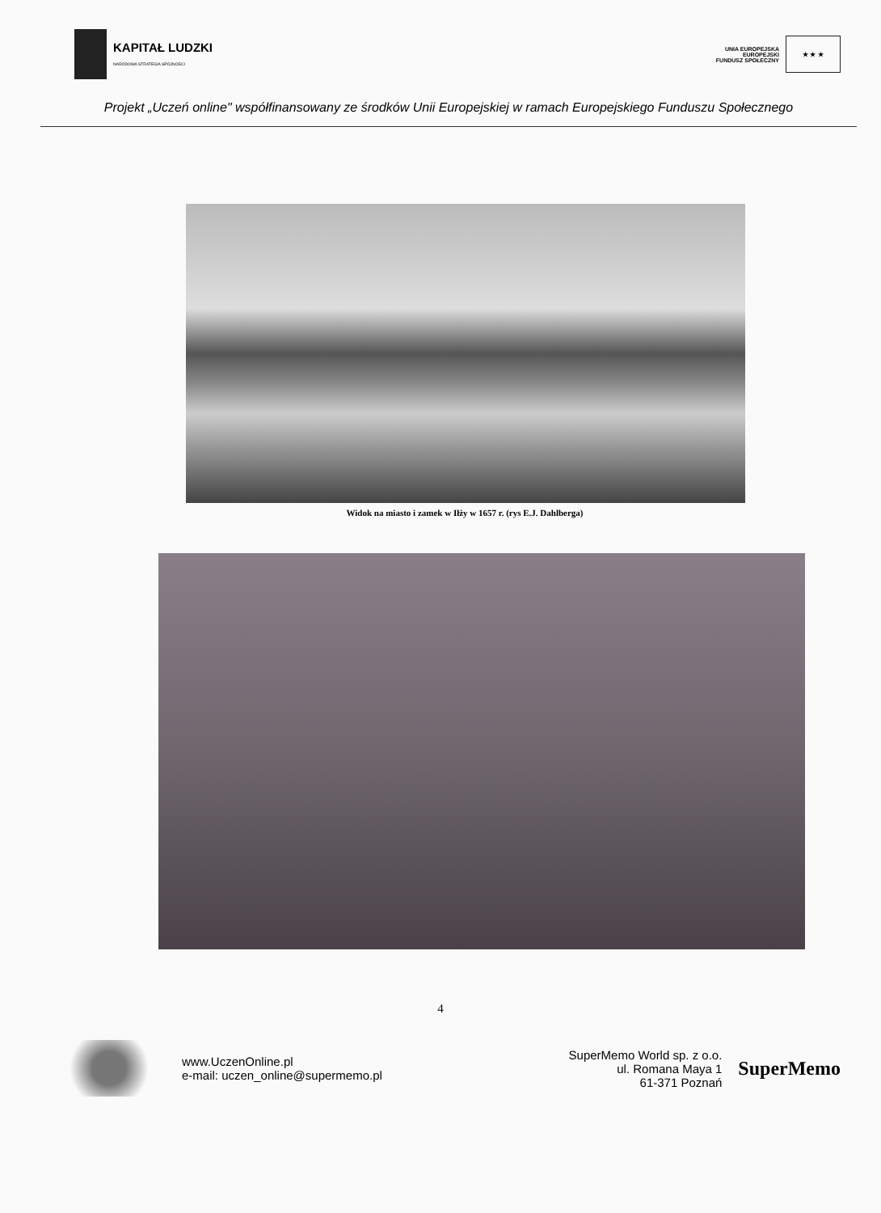KAPITAŁ LUDZKI
NARODOWA STRATEGIA SPÓJNOŚCI
UNIA EUROPEJSKA
EUROPEJSKI
FUNDUSZ SPOŁECZNY
★ ★ ★
Projekt „Uczeń online" współfinansowany ze środków Unii Europejskiej w ramach Europejskiego Funduszu Społecznego
Widok na miasto i zamek w Iłży w 1657 r. (rys E.J. Dahlberga)
4
www.UczenOnline.pl
e-mail: uczen_online@supermemo.pl
SuperMemo World sp. z o.o.
ul. Romana Maya 1
61-371 Poznań
SuperMemo